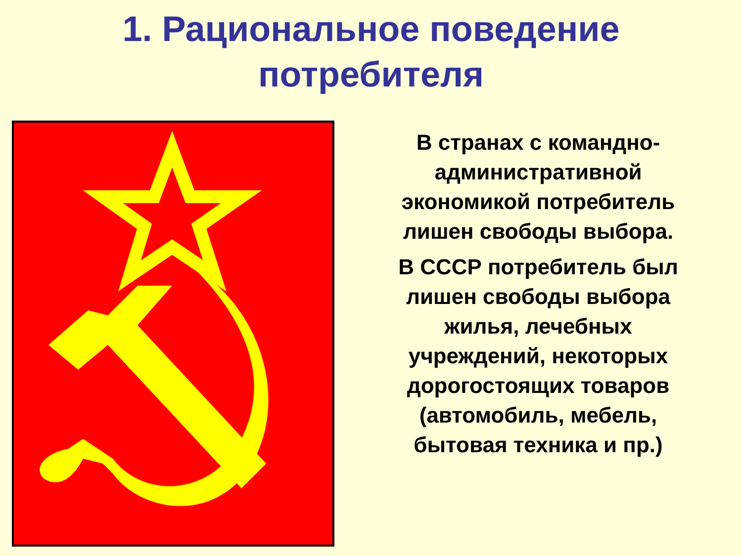1. Рациональное поведение
потребителя
В странах с командно-
административной
экономикой потребитель
лишен свободы выбора.
В СССР потребитель был
лишен свободы выбора
жилья, лечебных
учреждений, некоторых
дорогостоящих товаров
(автомобиль, мебель,
бытовая техника и пр.)